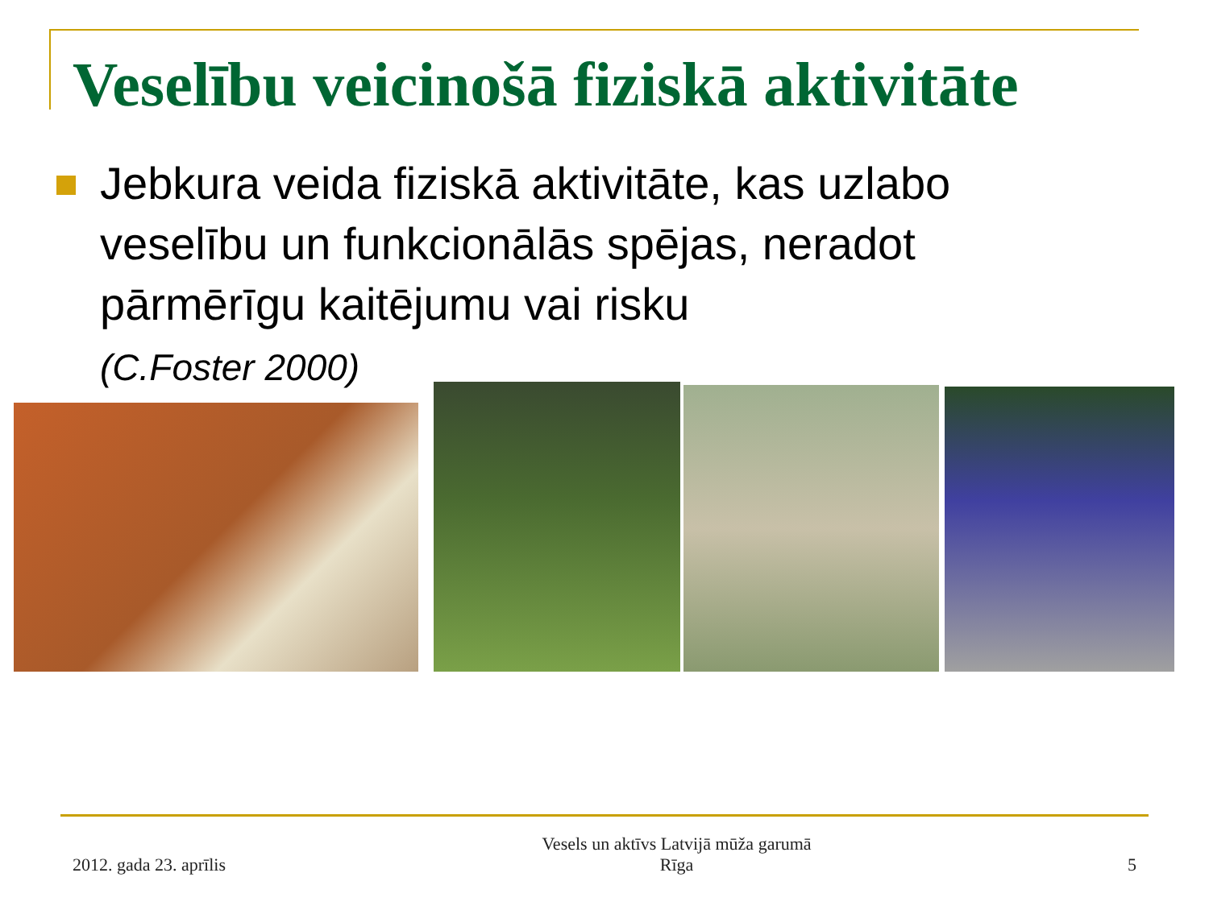Veselību veicinošā fiziskā aktivitāte
Jebkura veida fiziskā aktivitāte, kas uzlabo veselību un funkcionālās spējas, neradot pārmērīgu kaitējumu vai risku
(C.Foster 2000)
2012. gada 23. aprīlis Vesels un aktīvs Latvijā mūža garumā
Rīga 5